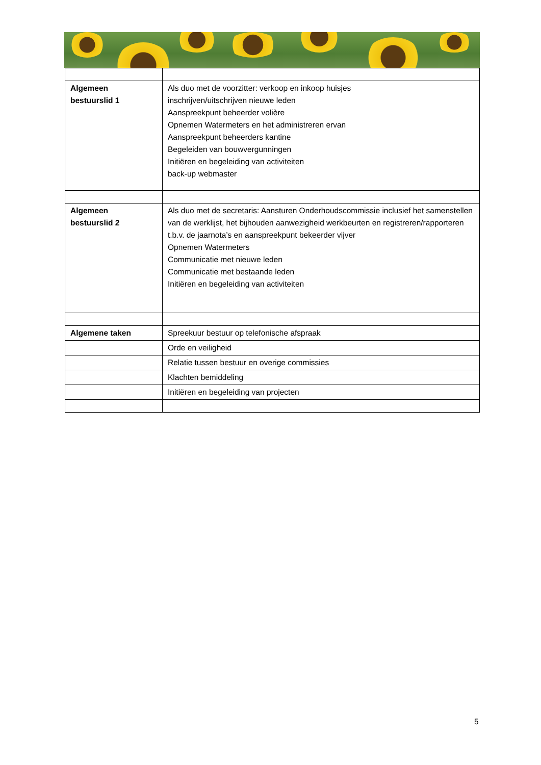| Algemeen bestuurslid 1 | Als duo met de voorzitter: verkoop en inkoop huisjes inschrijven/uitschrijven nieuwe leden Aanspreekpunt beheerder volière Opnemen Watermeters en het administreren ervan Aanspreekpunt beheerders kantine Begeleiden van bouwvergunningen Initiëren en begeleiding van activiteiten back-up webmaster |
| Algemeen bestuurslid 2 | Als duo met de secretaris: Aansturen Onderhoudscommissie inclusief het samenstellen van de werklijst, het bijhouden aanwezigheid werkbeurten en registreren/rapporteren t.b.v. de jaarnota’s en aanspreekpunt bekeerder vijver Opnemen Watermeters Communicatie met nieuwe leden Communicatie met bestaande leden Initiëren en begeleiding van activiteiten |
| Algemene taken | Spreekuur bestuur op telefonische afspraak |
| | Orde en veiligheid |
| | Relatie tussen bestuur en overige commissies |
| | Klachten bemiddeling |
| | Initiëren en begeleiding van projecten |
5